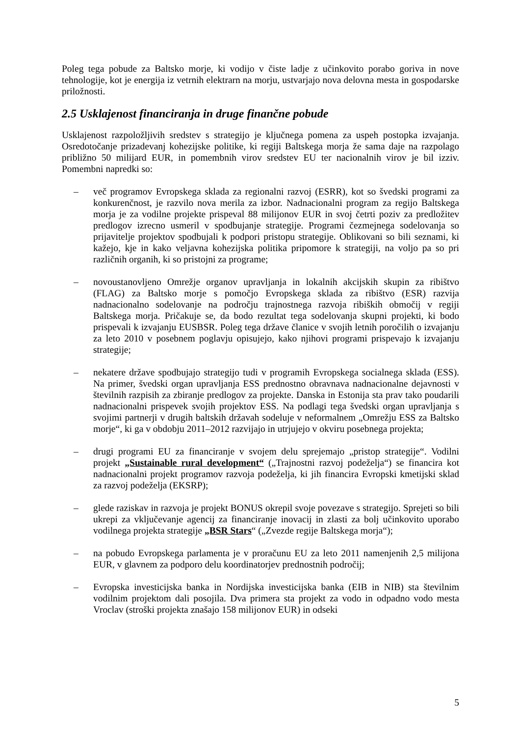Poleg tega pobude za Baltsko morje, ki vodijo v čiste ladje z učinkovito porabo goriva in nove tehnologije, kot je energija iz vetrnih elektrarn na morju, ustvarjajo nova delovna mesta in gospodarske priložnosti.
2.5 Usklajenost financiranja in druge finančne pobude
Usklajenost razpoložljivih sredstev s strategijo je ključnega pomena za uspeh postopka izvajanja. Osredotočanje prizadevanj kohezijske politike, ki regiji Baltskega morja že sama daje na razpolago približno 50 milijard EUR, in pomembnih virov sredstev EU ter nacionalnih virov je bil izziv. Pomembni napredki so:
– več programov Evropskega sklada za regionalni razvoj (ESRR), kot so švedski programi za konkurenčnost, je razvilo nova merila za izbor. Nadnacionalni program za regijo Baltskega morja je za vodilne projekte prispeval 88 milijonov EUR in svoj četrti poziv za predložitev predlogov izrecno usmeril v spodbujanje strategije. Programi čezmejnega sodelovanja so prijavitelje projektov spodbujali k podpori pristopu strategije. Oblikovani so bili seznami, ki kažejo, kje in kako veljavna kohezijska politika pripomore k strategiji, na voljo pa so pri različnih organih, ki so pristojni za programe;
– novoustanovljeno Omrežje organov upravljanja in lokalnih akcijskih skupin za ribištvo (FLAG) za Baltsko morje s pomočjo Evropskega sklada za ribištvo (ESR) razvija nadnacionalno sodelovanje na področju trajnostnega razvoja ribiških območij v regiji Baltskega morja. Pričakuje se, da bodo rezultat tega sodelovanja skupni projekti, ki bodo prispevali k izvajanju EUSBSR. Poleg tega države članice v svojih letnih poročilih o izvajanju za leto 2010 v posebnem poglavju opisujejo, kako njihovi programi prispevajo k izvajanju strategije;
– nekatere države spodbujajo strategijo tudi v programih Evropskega socialnega sklada (ESS). Na primer, švedski organ upravljanja ESS prednostno obravnava nadnacionalne dejavnosti v številnih razpisih za zbiranje predlogov za projekte. Danska in Estonija sta prav tako poudarili nadnacionalni prispevek svojih projektov ESS. Na podlagi tega švedski organ upravljanja s svojimi partnerji v drugih baltskih državah sodeluje v neformalnem „Omrežju ESS za Baltsko morje“, ki ga v obdobju 2011–2012 razvijajo in utrjujejo v okviru posebnega projekta;
– drugi programi EU za financiranje v svojem delu sprejemajo „pristop strategije“. Vodilni projekt „Sustainable rural development“ („Trajnostni razvoj podeželja“) se financira kot nadnacionalni projekt programov razvoja podeželja, ki jih financira Evropski kmetijski sklad za razvoj podeželja (EKSRP);
– glede raziskav in razvoja je projekt BONUS okrepil svoje povezave s strategijo. Sprejeti so bili ukrepi za vključevanje agencij za financiranje inovacij in zlasti za bolj učinkovito uporabo vodilnega projekta strategije „BSR Stars“ („Zvezde regije Baltskega morja“);
– na pobudo Evropskega parlamenta je v proračunu EU za leto 2011 namenjenih 2,5 milijona EUR, v glavnem za podporo delu koordinatorjev prednostnih področij;
– Evropska investicijska banka in Nordijska investicijska banka (EIB in NIB) sta številnim vodilnim projektom dali posojila. Dva primera sta projekt za vodo in odpadno vodo mesta Vroclav (stroški projekta znašajo 158 milijonov EUR) in odseki
5